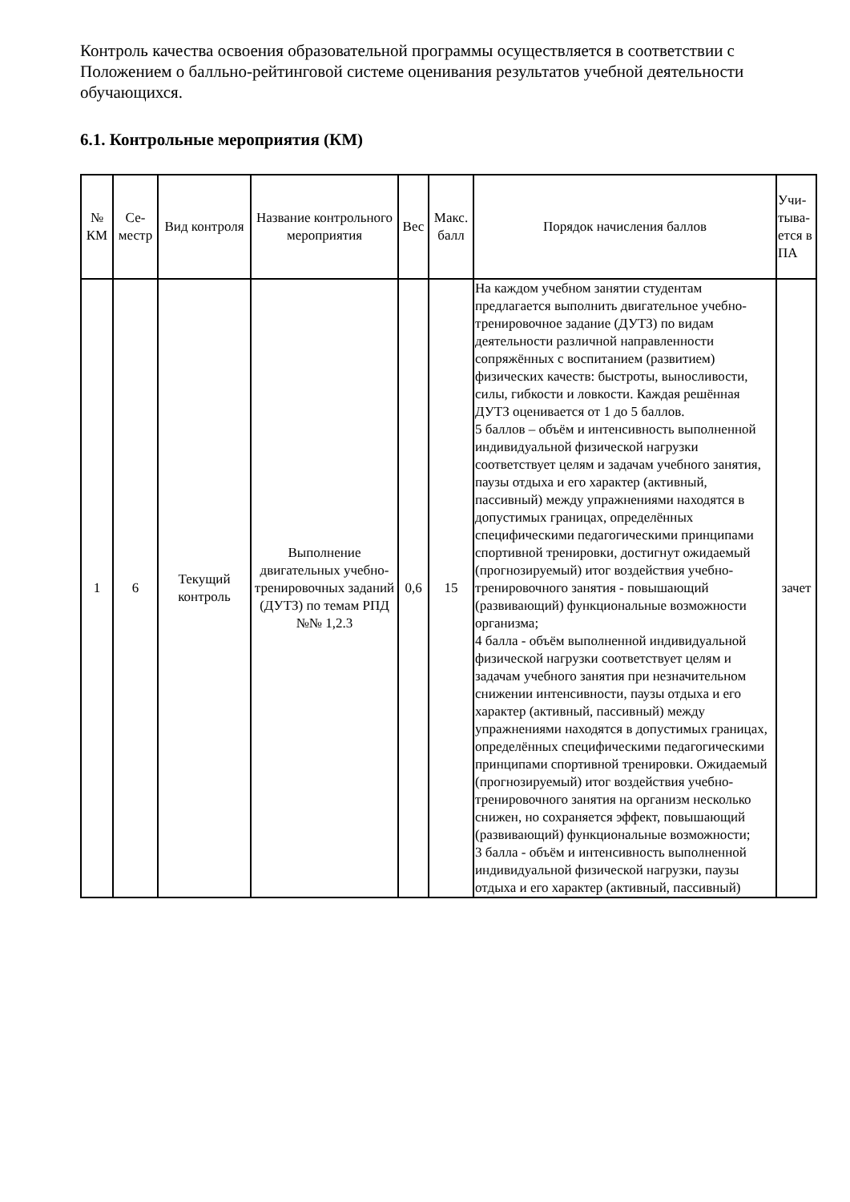Контроль качества освоения образовательной программы осуществляется в соответствии с Положением о балльно-рейтинговой системе оценивания результатов учебной деятельности обучающихся.
6.1. Контрольные мероприятия (КМ)
| № КМ | Се-местр | Вид контроля | Название контрольного мероприятия | Вес | Макс. балл | Порядок начисления баллов | Учи-тыва-ется в ПА |
| --- | --- | --- | --- | --- | --- | --- | --- |
| 1 | 6 | Текущий контроль | Выполнение двигательных учебно-тренировочных заданий (ДУТЗ) по темам РПД №№ 1,2.3 | 0,6 | 15 | На каждом учебном занятии студентам предлагается выполнить двигательное учебно-тренировочное задание (ДУТЗ) по видам деятельности различной направленности сопряжённых с воспитанием (развитием) физических качеств: быстроты, выносливости, силы, гибкости и ловкости. Каждая решённая ДУТЗ оценивается от 1 до 5 баллов. 5 баллов – объём и интенсивность выполненной индивидуальной физической нагрузки соответствует целям и задачам учебного занятия, паузы отдыха и его характер (активный, пассивный) между упражнениями находятся в допустимых границах, определённых специфическими педагогическими принципами спортивной тренировки, достигнут ожидаемый (прогнозируемый) итог воздействия учебно-тренировочного занятия - повышающий (развивающий) функциональные возможности организма; 4 балла - объём выполненной индивидуальной физической нагрузки соответствует целям и задачам учебного занятия при незначительном снижении интенсивности, паузы отдыха и его характер (активный, пассивный) между упражнениями находятся в допустимых границах, определённых специфическими педагогическими принципами спортивной тренировки. Ожидаемый (прогнозируемый) итог воздействия учебно-тренировочного занятия на организм несколько снижен, но сохраняется эффект, повышающий (развивающий) функциональные возможности; 3 балла - объём и интенсивность выполненной индивидуальной физической нагрузки, паузы отдыха и его характер (активный, пассивный) | зачет |